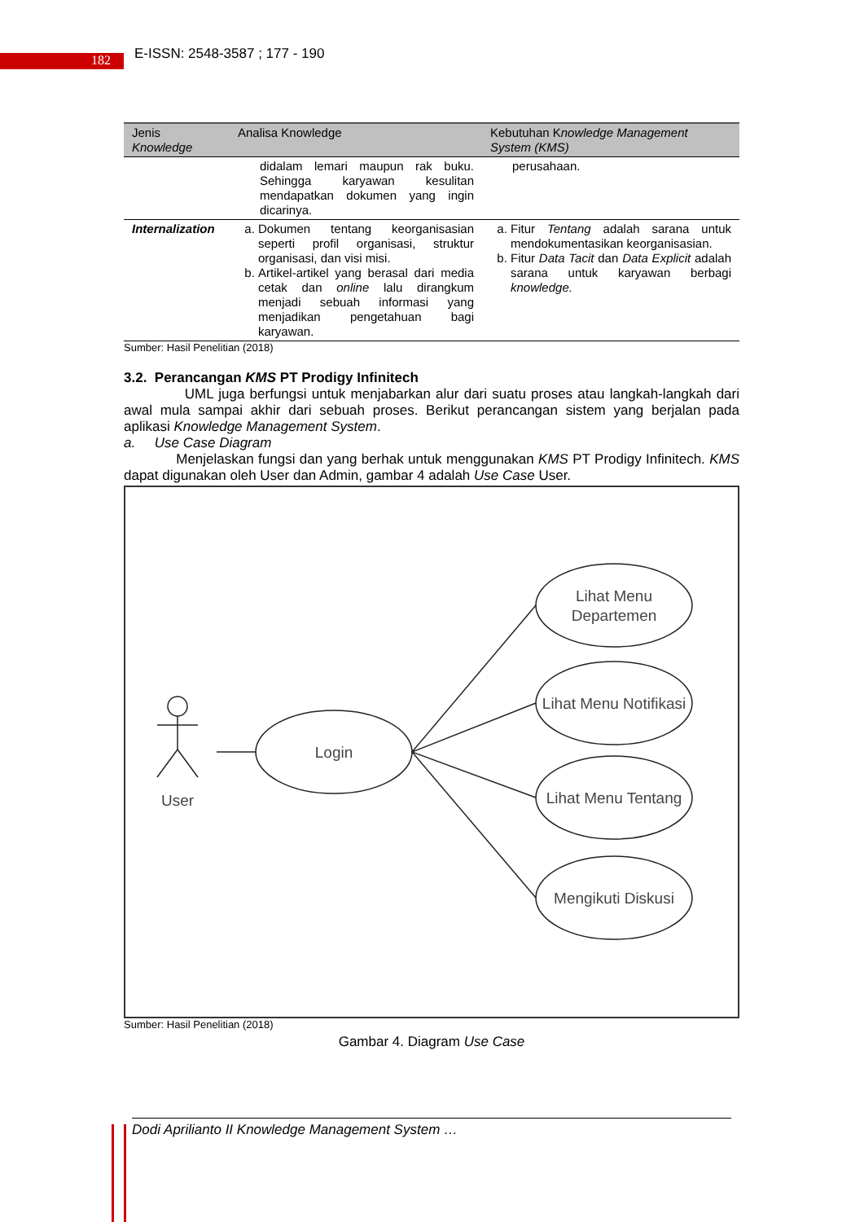182 E-ISSN: 2548-3587 ; 177 - 190
| Jenis Knowledge | Analisa Knowledge | Kebutuhan K nowledge Management System (KMS) |
| --- | --- | --- |
| | didalam lemari maupun rak buku. Sehingga karyawan kesulitan mendapatkan dokumen yang ingin dicarinya. | perusahaan. |
| Internalization | a. Dokumen tentang keorganisasian seperti profil organisasi, struktur organisasi, dan visi misi. b. Artikel-artikel yang berasal dari media cetak dan online lalu dirangkum menjadi sebuah informasi yang menjadikan pengetahuan bagi karyawan. | a. Fitur Tentang adalah sarana untuk mendokumentasikan keorganisasian. b. Fitur Data Tacit dan Data Explicit adalah sarana untuk karyawan berbagi knowledge. |
Sumber: Hasil Penelitian (2018)
3.2. Perancangan KMS PT Prodigy Infinitech
UML juga berfungsi untuk menjabarkan alur dari suatu proses atau langkah-langkah dari awal mula sampai akhir dari sebuah proses. Berikut perancangan sistem yang berjalan pada aplikasi Knowledge Management System.
a. Use Case Diagram
Menjelaskan fungsi dan yang berhak untuk menggunakan KMS PT Prodigy Infinitech. KMS dapat digunakan oleh User dan Admin, gambar 4 adalah Use Case User.
User
Login
Lihat Menu
Departemen
Lihat Menu Notifikasi
Lihat Menu Tentang
Mengikuti Diskusi
Sumber: Hasil Penelitian (2018)
Gambar 4. Diagram Use Case
Dodi Aprilianto II Knowledge Management System …